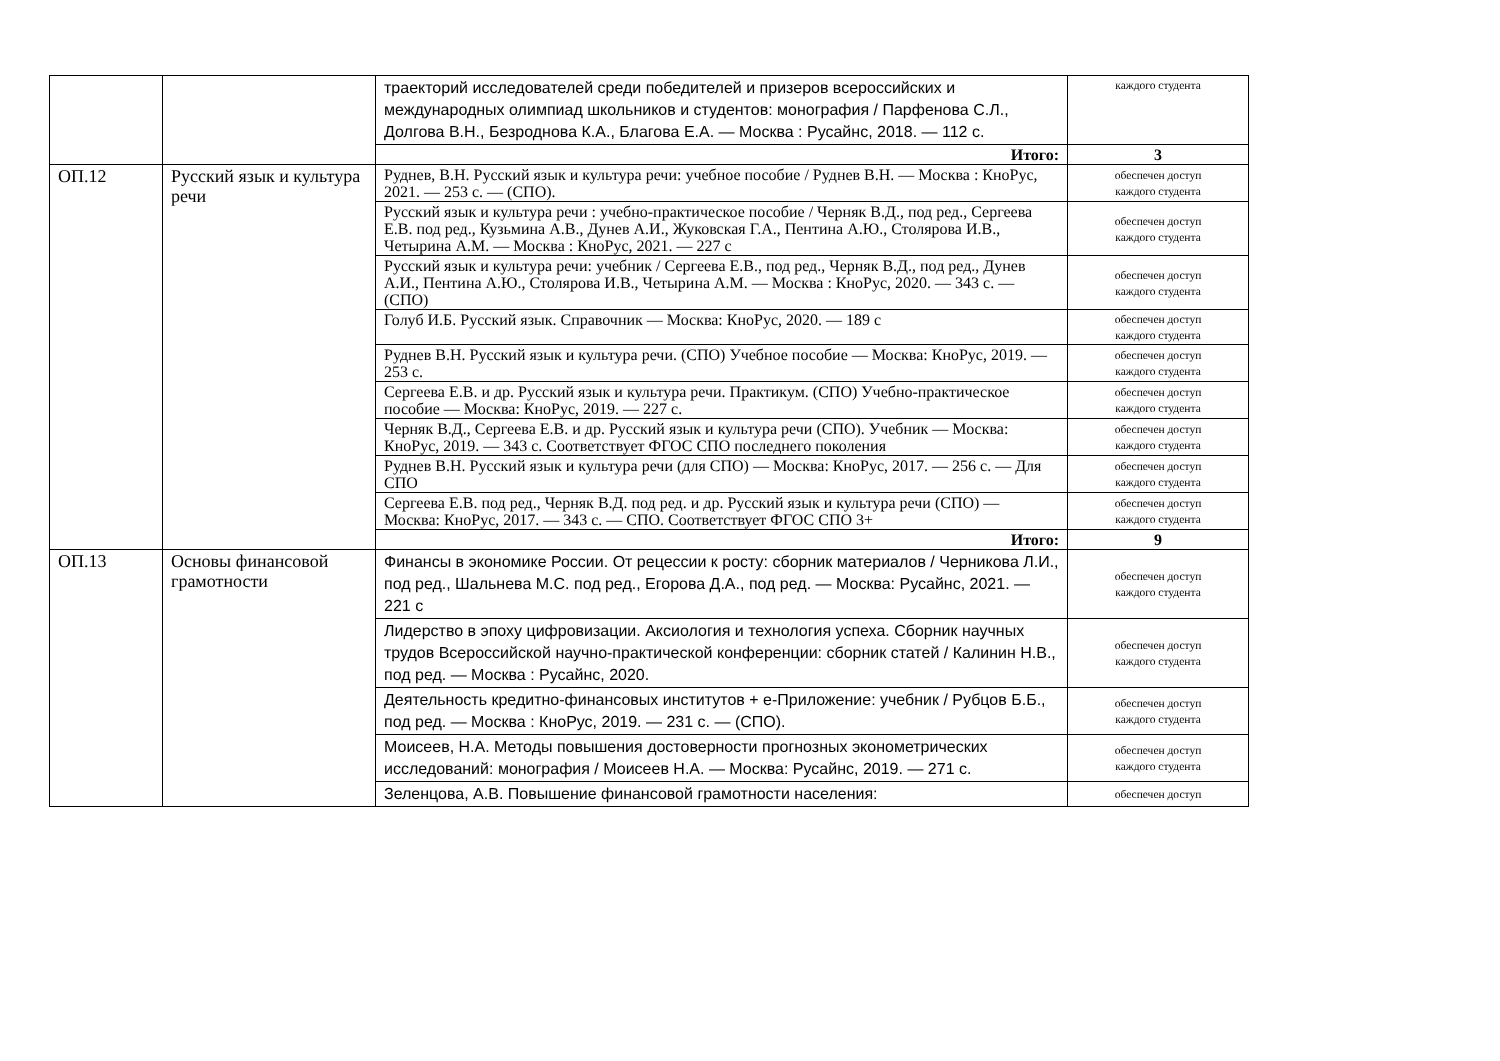| | | траекторий исследователей среди победителей и призеров всероссийских и международных олимпиад школьников и студентов: монография / Парфенова С.Л., Долгова В.Н., Безроднова К.А., Благова Е.А. — Москва : Русайнс, 2018. — 112 с. | каждого студента |
| | | Итого: | 3 |
| ОП.12 | Русский язык и культура речи | Руднев, В.Н. Русский язык и культура речи: учебное пособие / Руднев В.Н. — Москва : КноРус, 2021. — 253 с. — (СПО). | обеспечен доступ каждого студента |
| | | Русский язык и культура речи : учебно-практическое пособие / Черняк В.Д., под ред., Сергеева Е.В. под ред., Кузьмина А.В., Дунев А.И., Жуковская Г.А., Пентина А.Ю., Столярова И.В., Четырина А.М. — Москва : КноРус, 2021. — 227 с | обеспечен доступ каждого студента |
| | | Русский язык и культура речи: учебник / Сергеева Е.В., под ред., Черняк В.Д., под ред., Дунев А.И., Пентина А.Ю., Столярова И.В., Четырина А.М. — Москва : КноРус, 2020. — 343 с. — (СПО) | обеспечен доступ каждого студента |
| | | Голуб И.Б. Русский язык. Справочник — Москва: КноРус, 2020. — 189 с | обеспечен доступ каждого студента |
| | | Руднев В.Н. Русский язык и культура речи. (СПО) Учебное пособие — Москва: КноРус, 2019. — 253 с. | обеспечен доступ каждого студента |
| | | Сергеева Е.В. и др. Русский язык и культура речи. Практикум. (СПО) Учебно-практическое пособие — Москва: КноРус, 2019. — 227 с. | обеспечен доступ каждого студента |
| | | Черняк В.Д., Сергеева Е.В. и др. Русский язык и культура речи (СПО). Учебник — Москва: КноРус, 2019. — 343 с. Соответствует ФГОС СПО последнего поколения | обеспечен доступ каждого студента |
| | | Руднев В.Н. Русский язык и культура речи (для СПО) — Москва: КноРус, 2017. — 256 с. — Для СПО | обеспечен доступ каждого студента |
| | | Сергеева Е.В. под ред., Черняк В.Д. под ред. и др. Русский язык и культура речи (СПО) — Москва: КноРус, 2017. — 343 с. — СПО. Соответствует ФГОС СПО 3+ | обеспечен доступ каждого студента |
| | | Итого: | 9 |
| ОП.13 | Основы финансовой грамотности | Финансы в экономике России. От рецессии к росту: сборник материалов / Черникова Л.И., под ред., Шальнева М.С. под ред., Егорова Д.А., под ред. — Москва: Русайнс, 2021. — 221 с | обеспечен доступ каждого студента |
| | | Лидерство в эпоху цифровизации. Аксиология и технология успеха. Сборник научных трудов Всероссийской научно-практической конференции: сборник статей / Калинин Н.В., под ред. — Москва : Русайнс, 2020. | обеспечен доступ каждого студента |
| | | Деятельность кредитно-финансовых институтов + е-Приложение: учебник / Рубцов Б.Б., под ред. — Москва : КноРус, 2019. — 231 с. — (СПО). | обеспечен доступ каждого студента |
| | | Моисеев, Н.А. Методы повышения достоверности прогнозных эконометрических исследований: монография / Моисеев Н.А. — Москва: Русайнс, 2019. — 271 с. | обеспечен доступ каждого студента |
| | | Зеленцова, А.В. Повышение финансовой грамотности населения: | обеспечен доступ |